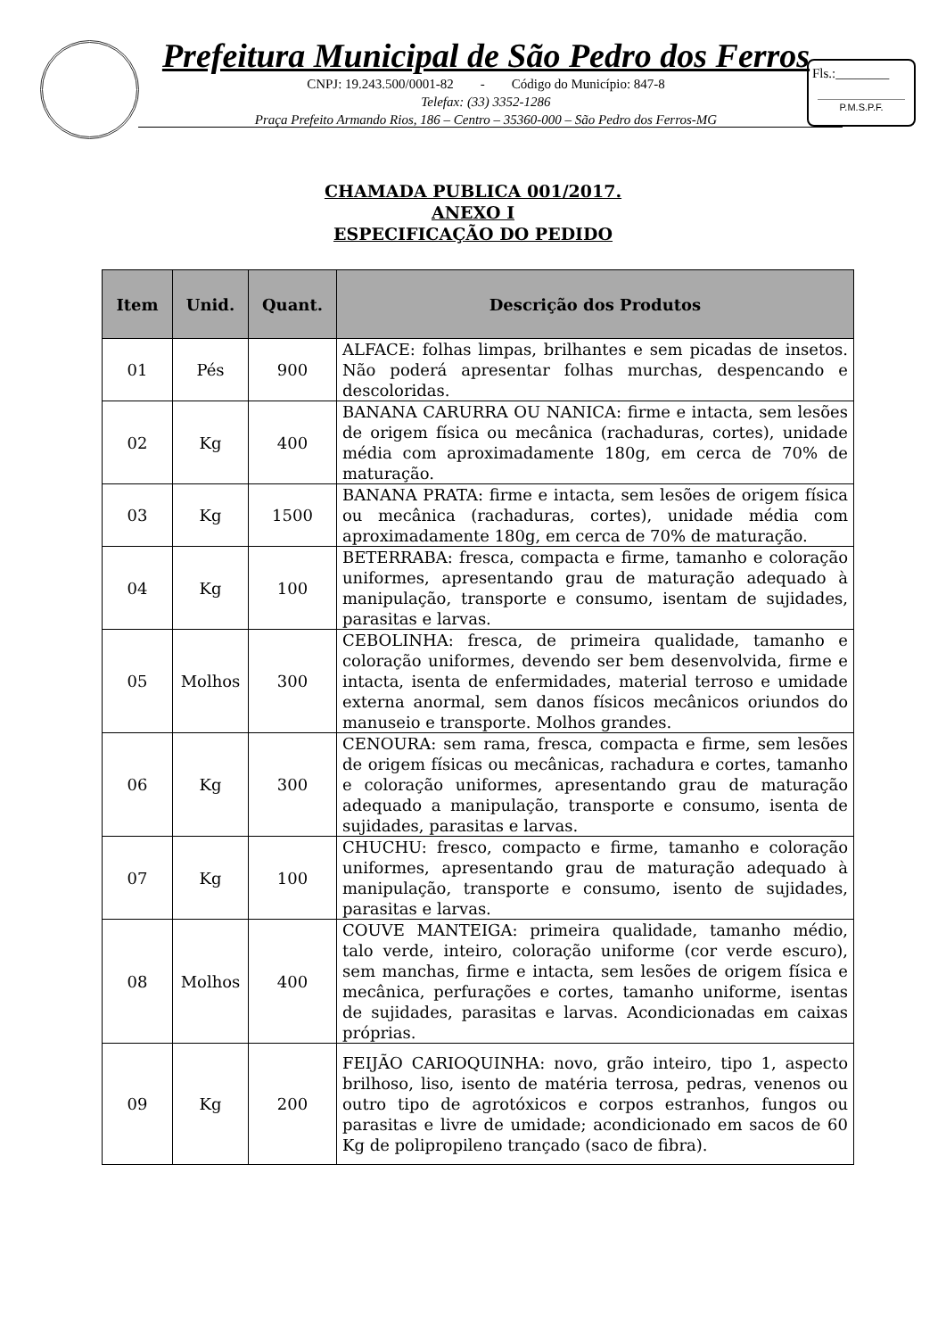Prefeitura Municipal de São Pedro dos Ferros
CNPJ: 19.243.500/0001-82 - Código do Município: 847-8
Telefax: (33) 3352-1286
Praça Prefeito Armando Rios, 186 – Centro – 35360-000 – São Pedro dos Ferros-MG
Fls.:________
P.M.S.P.F.
CHAMADA PUBLICA 001/2017.
ANEXO I
ESPECIFICAÇÃO DO PEDIDO
| Item | Unid. | Quant. | Descrição dos Produtos |
| --- | --- | --- | --- |
| 01 | Pés | 900 | ALFACE: folhas limpas, brilhantes e sem picadas de insetos. Não poderá apresentar folhas murchas, despencando e descoloridas. |
| 02 | Kg | 400 | BANANA CARURRA OU NANICA: firme e intacta, sem lesões de origem física ou mecânica (rachaduras, cortes), unidade média com aproximadamente 180g, em cerca de 70% de maturação. |
| 03 | Kg | 1500 | BANANA PRATA: firme e intacta, sem lesões de origem física ou mecânica (rachaduras, cortes), unidade média com aproximadamente 180g, em cerca de 70% de maturação. |
| 04 | Kg | 100 | BETERRABA: fresca, compacta e firme, tamanho e coloração uniformes, apresentando grau de maturação adequado à manipulação, transporte e consumo, isentam de sujidades, parasitas e larvas. |
| 05 | Molhos | 300 | CEBOLINHA: fresca, de primeira qualidade, tamanho e coloração uniformes, devendo ser bem desenvolvida, firme e intacta, isenta de enfermidades, material terroso e umidade externa anormal, sem danos físicos mecânicos oriundos do manuseio e transporte. Molhos grandes. |
| 06 | Kg | 300 | CENOURA: sem rama, fresca, compacta e firme, sem lesões de origem físicas ou mecânicas, rachadura e cortes, tamanho e coloração uniformes, apresentando grau de maturação adequado a manipulação, transporte e consumo, isenta de sujidades, parasitas e larvas. |
| 07 | Kg | 100 | CHUCHU: fresco, compacto e firme, tamanho e coloração uniformes, apresentando grau de maturação adequado à manipulação, transporte e consumo, isento de sujidades, parasitas e larvas. |
| 08 | Molhos | 400 | COUVE MANTEIGA: primeira qualidade, tamanho médio, talo verde, inteiro, coloração uniforme (cor verde escuro), sem manchas, firme e intacta, sem lesões de origem física e mecânica, perfurações e cortes, tamanho uniforme, isentas de sujidades, parasitas e larvas. Acondicionadas em caixas próprias. |
| 09 | Kg | 200 | FEIJÃO CARIOQUINHA: novo, grão inteiro, tipo 1, aspecto brilhoso, liso, isento de matéria terrosa, pedras, venenos ou outro tipo de agrotóxicos e corpos estranhos, fungos ou parasitas e livre de umidade; acondicionado em sacos de 60 Kg de polipropileno trançado (saco de fibra). |